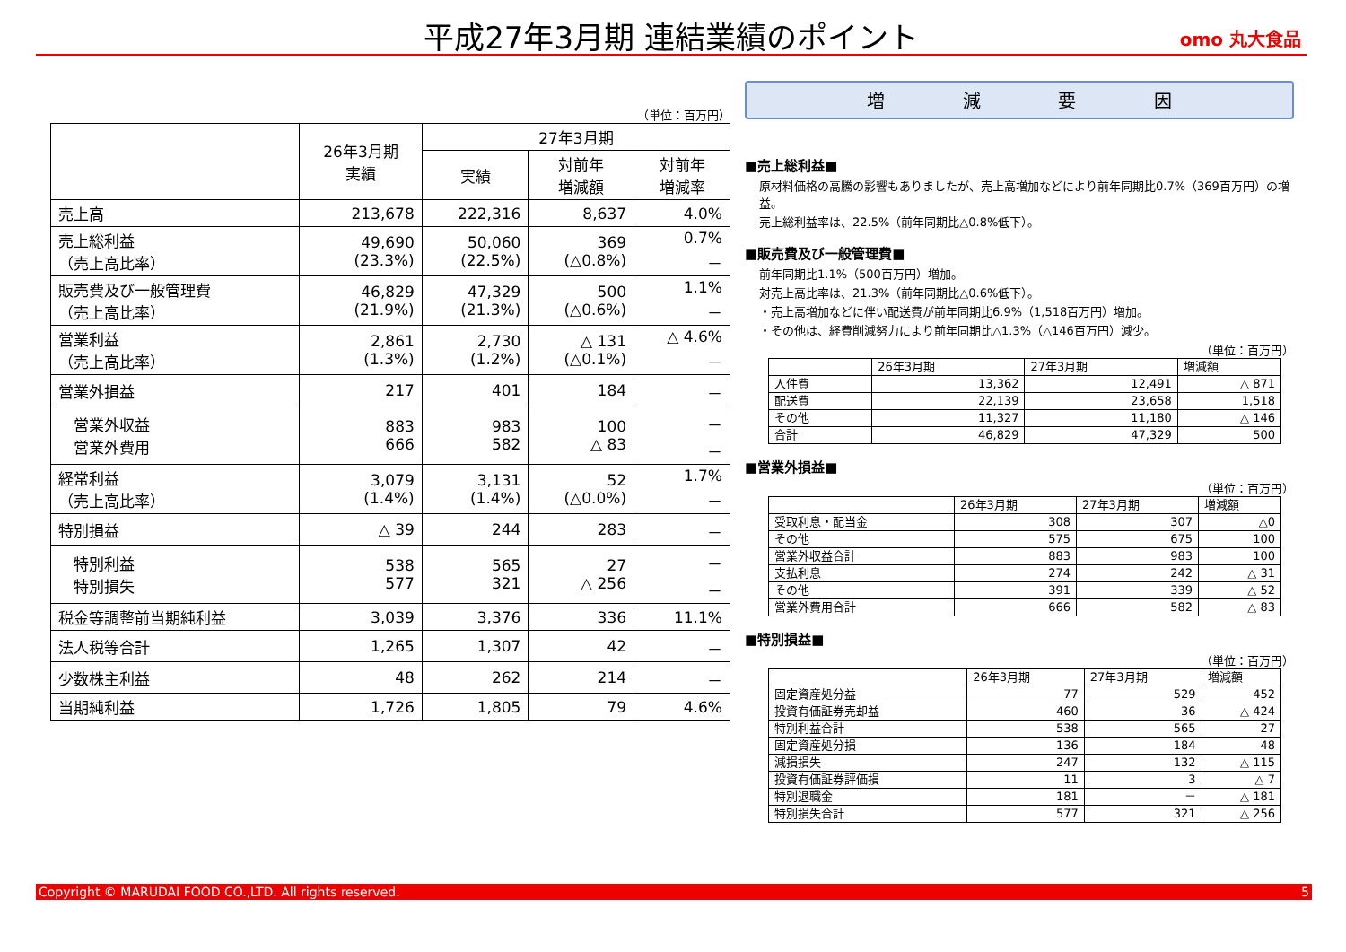平成27年3月期 連結業績のポイント omo 丸大食品
（単位：百万円）
| | 26年3月期 実績 | 27年3月期 | | |
| --- | --- | --- | --- | --- |
| | | 実績 | 対前年 増減額 | 対前年 増減率 |
| 売上高 | 213,678 | 222,316 | 8,637 | 4.0% |
| 売上総利益 （売上高比率） | 49,690 (23.3%) | 50,060 (22.5%) | 369 (△0.8%) | 0.7% － |
| 販売費及び一般管理費 （売上高比率） | 46,829 (21.9%) | 47,329 (21.3%) | 500 (△0.6%) | 1.1% － |
| 営業利益 （売上高比率） | 2,861 (1.3%) | 2,730 (1.2%) | △ 131 (△0.1%) | △ 4.6% － |
| 営業外損益 | 217 | 401 | 184 | － |
| 営業外収益 営業外費用 | 883 666 | 983 582 | 100 △ 83 | － － |
| 経常利益 （売上高比率） | 3,079 (1.4%) | 3,131 (1.4%) | 52 (△0.0%) | 1.7% － |
| 特別損益 | △ 39 | 244 | 283 | － |
| 特別利益 特別損失 | 538 577 | 565 321 | 27 △ 256 | － － |
| 税金等調整前当期純利益 | 3,039 | 3,376 | 336 | 11.1% |
| 法人税等合計 | 1,265 | 1,307 | 42 | － |
| 少数株主利益 | 48 | 262 | 214 | － |
| 当期純利益 | 1,726 | 1,805 | 79 | 4.6% |
増 減 要 因
■売上総利益■
原材料価格の高騰の影響もありましたが、売上高増加などにより前年同期比0.7%（369百万円）の増益。
売上総利益率は、22.5%（前年同期比△0.8%低下）。
■販売費及び一般管理費■
前年同期比1.1%（500百万円）増加。
対売上高比率は、21.3%（前年同期比△0.6%低下）。
・売上高増加などに伴い配送費が前年同期比6.9%（1,518百万円）増加。
・その他は、経費削減努力により前年同期比△1.3%（△146百万円）減少。
（単位：百万円）
| | 26年3月期 | 27年3月期 | 増減額 |
| 人件費 | 13,362 | 12,491 | △ 871 |
| 配送費 | 22,139 | 23,658 | 1,518 |
| その他 | 11,327 | 11,180 | △ 146 |
| 合計 | 46,829 | 47,329 | 500 |
■営業外損益■
（単位：百万円）
| | 26年3月期 | 27年3月期 | 増減額 |
| 受取利息・配当金 | 308 | 307 | △0 |
| その他 | 575 | 675 | 100 |
| 営業外収益合計 | 883 | 983 | 100 |
| 支払利息 | 274 | 242 | △ 31 |
| その他 | 391 | 339 | △ 52 |
| 営業外費用合計 | 666 | 582 | △ 83 |
■特別損益■
（単位：百万円）
| | 26年3月期 | 27年3月期 | 増減額 |
| 固定資産処分益 | 77 | 529 | 452 |
| 投資有価証券売却益 | 460 | 36 | △ 424 |
| 特別利益合計 | 538 | 565 | 27 |
| 固定資産処分損 | 136 | 184 | 48 |
| 減損損失 | 247 | 132 | △ 115 |
| 投資有価証券評価損 | 11 | 3 | △ 7 |
| 特別退職金 | 181 | － | △ 181 |
| 特別損失合計 | 577 | 321 | △ 256 |
Copyright © MARUDAI FOOD CO.,LTD. All rights reserved. 5